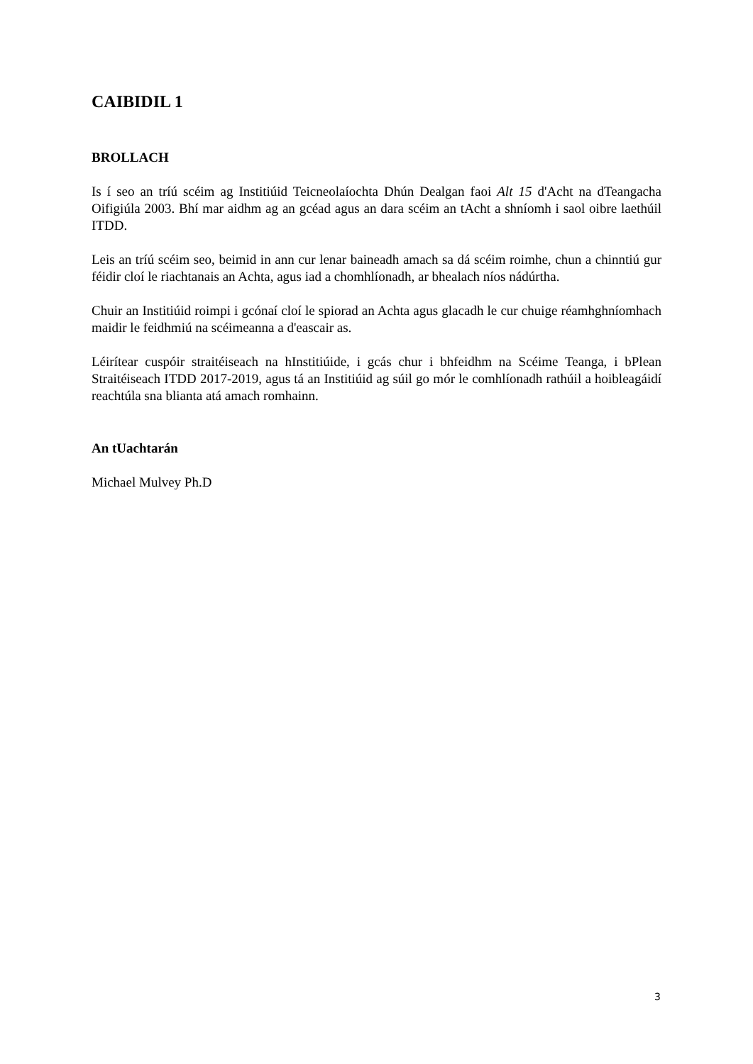CAIBIDIL 1
BROLLACH
Is í seo an tríú scéim ag Institiúid Teicneolaíochta Dhún Dealgan faoi Alt 15 d'Acht na dTeangacha Oifigiúla 2003. Bhí mar aidhm ag an gcéad agus an dara scéim an tAcht a shníomh i saol oibre laethúil ITDD.
Leis an tríú scéim seo, beimid in ann cur lenar baineadh amach sa dá scéim roimhe, chun a chinntiú gur féidir cloí le riachtanais an Achta, agus iad a chomhlíonadh, ar bhealach níos nádúrtha.
Chuir an Institiúid roimpi i gcónaí cloí le spiorad an Achta agus glacadh le cur chuige réamhghníomhach maidir le feidhmiú na scéimeanna a d'eascair as.
Léirítear cuspóir straitéiseach na hInstitiúide, i gcás chur i bhfeidhm na Scéime Teanga, i bPlean Straitéiseach ITDD 2017-2019, agus tá an Institiúid ag súil go mór le comhlíonadh rathúil a hoibleagáidí reachtúla sna blianta atá amach romhainn.
An tUachtarán
Michael Mulvey Ph.D
3